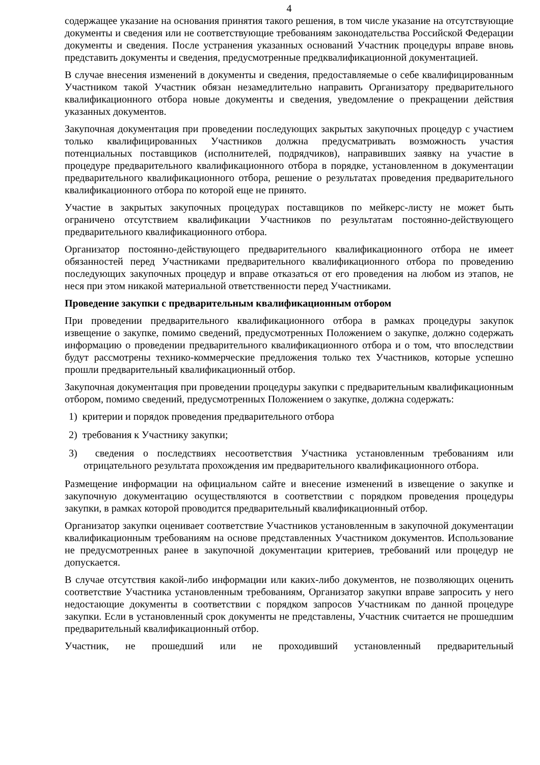4
содержащее указание на основания принятия такого решения, в том числе указание на отсутствующие документы и сведения или не соответствующие требованиям законодательства Российской Федерации документы и сведения. После устранения указанных оснований Участник процедуры вправе вновь представить документы и сведения, предусмотренные предквалификационной документацией.
В случае внесения изменений в документы и сведения, предоставляемые о себе квалифицированным Участником такой Участник обязан незамедлительно направить Организатору предварительного квалификационного отбора новые документы и сведения, уведомление о прекращении действия указанных документов.
Закупочная документация при проведении последующих закрытых закупочных процедур с участием только квалифицированных Участников должна предусматривать возможность участия потенциальных поставщиков (исполнителей, подрядчиков), направивших заявку на участие в процедуре предварительного квалификационного отбора в порядке, установленном в документации предварительного квалификационного отбора, решение о результатах проведения предварительного квалификационного отбора по которой еще не принято.
Участие в закрытых закупочных процедурах поставщиков по мейкерс-листу не может быть ограничено отсутствием квалификации Участников по результатам постоянно-действующего предварительного квалификационного отбора.
Организатор постоянно-действующего предварительного квалификационного отбора не имеет обязанностей перед Участниками предварительного квалификационного отбора по проведению последующих закупочных процедур и вправе отказаться от его проведения на любом из этапов, не неся при этом никакой материальной ответственности перед Участниками.
Проведение закупки с предварительным квалификационным отбором
При проведении предварительного квалификационного отбора в рамках процедуры закупок извещение о закупке, помимо сведений, предусмотренных Положением о закупке, должно содержать информацию о проведении предварительного квалификационного отбора и о том, что впоследствии будут рассмотрены технико-коммерческие предложения только тех Участников, которые успешно прошли предварительный квалификационный отбор.
Закупочная документация при проведении процедуры закупки с предварительным квалификационным отбором, помимо сведений, предусмотренных Положением о закупке, должна содержать:
1) критерии и порядок проведения предварительного отбора
2) требования к Участнику закупки;
3) сведения о последствиях несоответствия Участника установленным требованиям или отрицательного результата прохождения им предварительного квалификационного отбора.
Размещение информации на официальном сайте и внесение изменений в извещение о закупке и закупочную документацию осуществляются в соответствии с порядком проведения процедуры закупки, в рамках которой проводится предварительный квалификационный отбор.
Организатор закупки оценивает соответствие Участников установленным в закупочной документации квалификационным требованиям на основе представленных Участником документов. Использование не предусмотренных ранее в закупочной документации критериев, требований или процедур не допускается.
В случае отсутствия какой-либо информации или каких-либо документов, не позволяющих оценить соответствие Участника установленным требованиям, Организатор закупки вправе запросить у него недостающие документы в соответствии с порядком запросов Участникам по данной процедуре закупки. Если в установленный срок документы не представлены, Участник считается не прошедшим предварительный квалификационный отбор.
Участник, не прошедший или не проходивший установленный предварительный